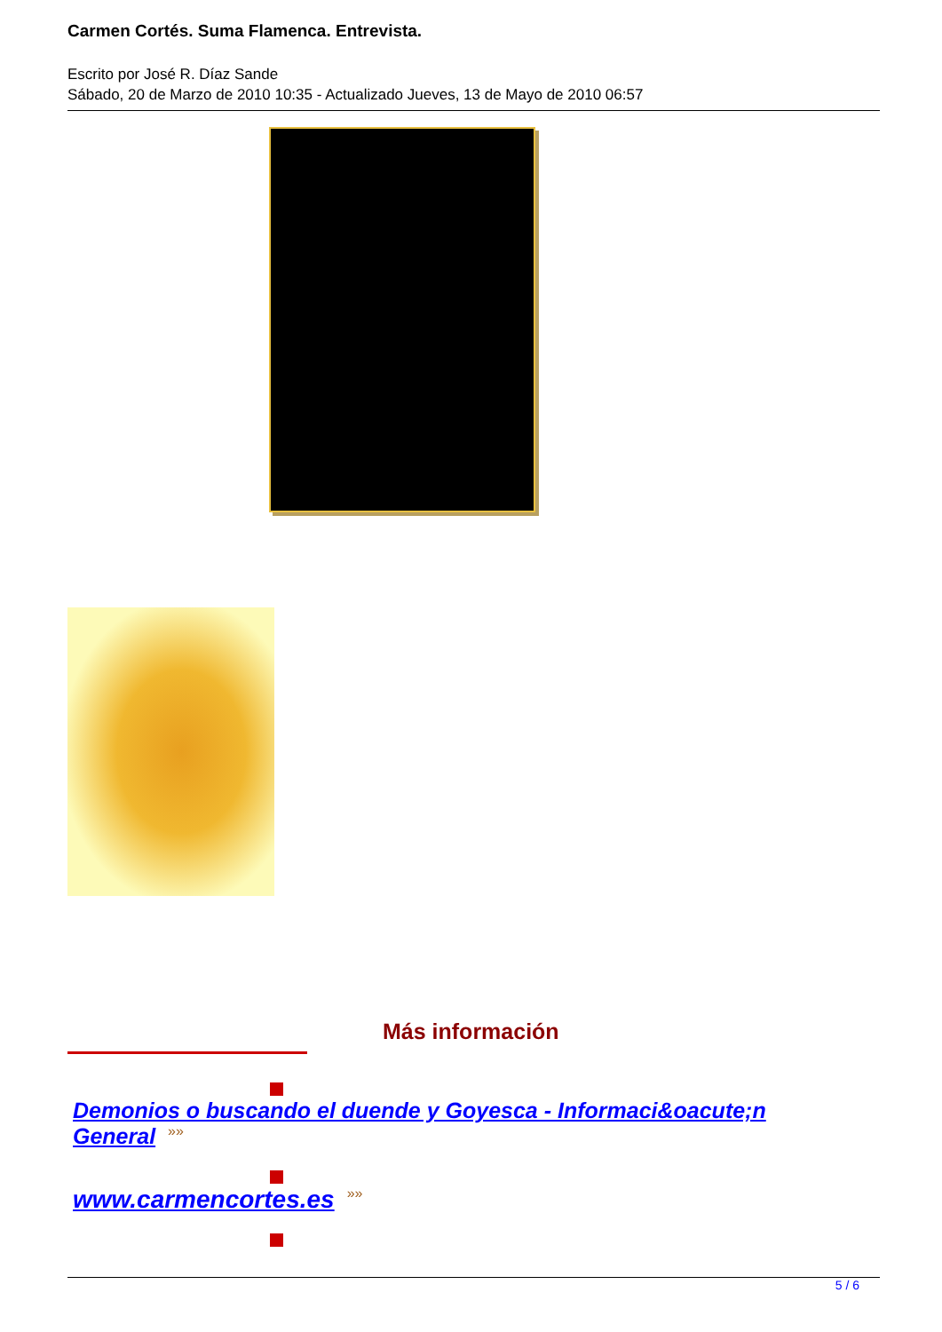Carmen Cortés. Suma Flamenca. Entrevista.
Escrito por José R. Díaz Sande
Sábado, 20 de Marzo de 2010 10:35 - Actualizado Jueves, 13 de Mayo de 2010 06:57
Más información
Demonios o buscando el duende y Goyesca - Informaci&oacute;n General »»
www.carmencortes.es »»
5 / 6